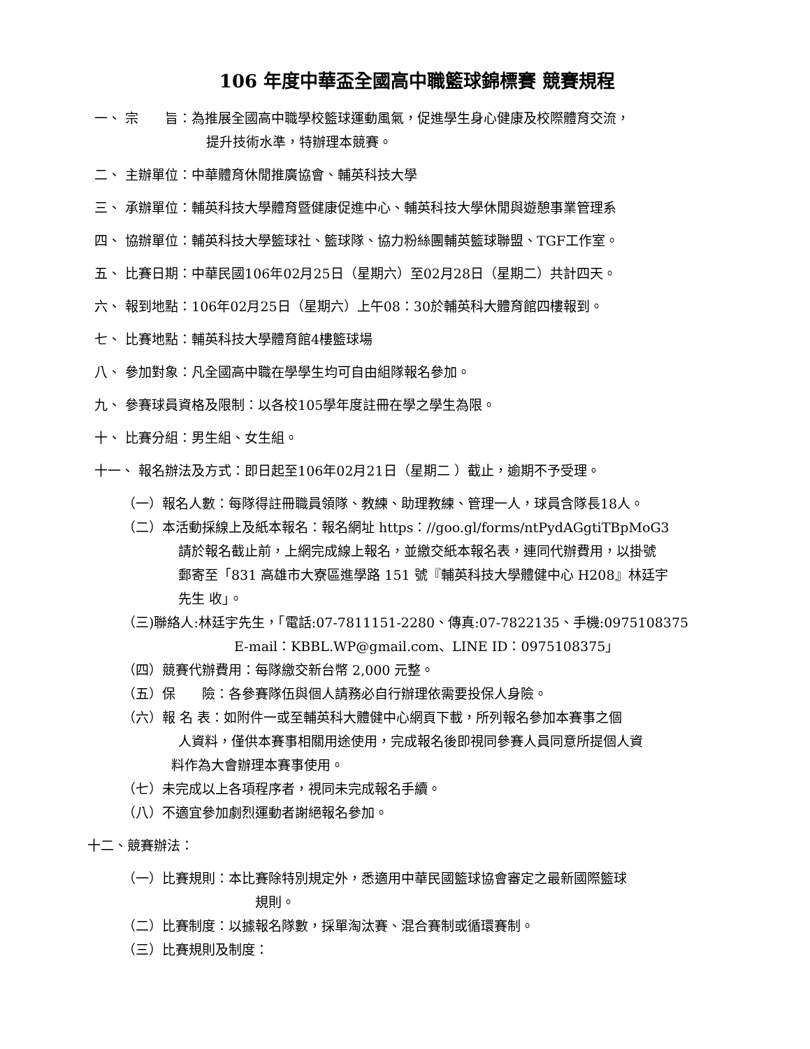106 年度中華盃全國高中職籃球錦標賽 競賽規程
一、 宗　　旨：為推展全國高中職學校籃球運動風氣，促進學生身心健康及校際體育交流，
提升技術水準，特辦理本競賽。
二、 主辦單位：中華體育休閒推廣協會、輔英科技大學
三、 承辦單位：輔英科技大學體育暨健康促進中心、輔英科技大學休閒與遊憩事業管理系
四、 協辦單位：輔英科技大學籃球社、籃球隊、協力粉絲團輔英籃球聯盟、TGF工作室。
五、 比賽日期：中華民國106年02月25日（星期六）至02月28日（星期二）共計四天。
六、 報到地點：106年02月25日（星期六）上午08：30於輔英科大體育館四樓報到。
七、 比賽地點：輔英科技大學體育館4樓籃球場
八、 參加對象：凡全國高中職在學學生均可自由組隊報名參加。
九、 參賽球員資格及限制：以各校105學年度註冊在學之學生為限。
十、 比賽分組：男生組、女生組。
十一、 報名辦法及方式：即日起至106年02月21日（星期二 ）截止，逾期不予受理。
（一）報名人數：每隊得註冊職員領隊、教練、助理教練、管理一人，球員含隊長18人。
（二）本活動採線上及紙本報名：報名網址 https：//goo.gl/forms/ntPydAGgtiTBpMoG3
請於報名截止前，上網完成線上報名，並繳交紙本報名表，連同代辦費用，以掛號
郵寄至「831 高雄市大寮區進學路 151 號『輔英科技大學體健中心 H208』林廷宇
先生 收」。
（三)聯絡人:林廷宇先生，「電話:07-7811151-2280、傳真:07-7822135、手機:0975108375
E-mail：KBBL.WP@gmail.com、LINE ID：0975108375」
（四）競賽代辦費用：每隊繳交新台幣 2,000 元整。
（五）保　　險：各參賽隊伍與個人請務必自行辦理依需要投保人身險。
（六）報 名 表：如附件一或至輔英科大體健中心網頁下載，所列報名參加本賽事之個
人資料，僅供本賽事相關用途使用，完成報名後即視同參賽人員同意所提個人資
料作為大會辦理本賽事使用。
（七）未完成以上各項程序者，視同未完成報名手續。
（八）不適宜參加劇烈運動者謝絕報名參加。
十二、競賽辦法：
（一）比賽規則：本比賽除特別規定外，悉適用中華民國籃球協會審定之最新國際籃球
規則。
（二）比賽制度：以據報名隊數，採單淘汰賽、混合賽制或循環賽制。
（三）比賽規則及制度：